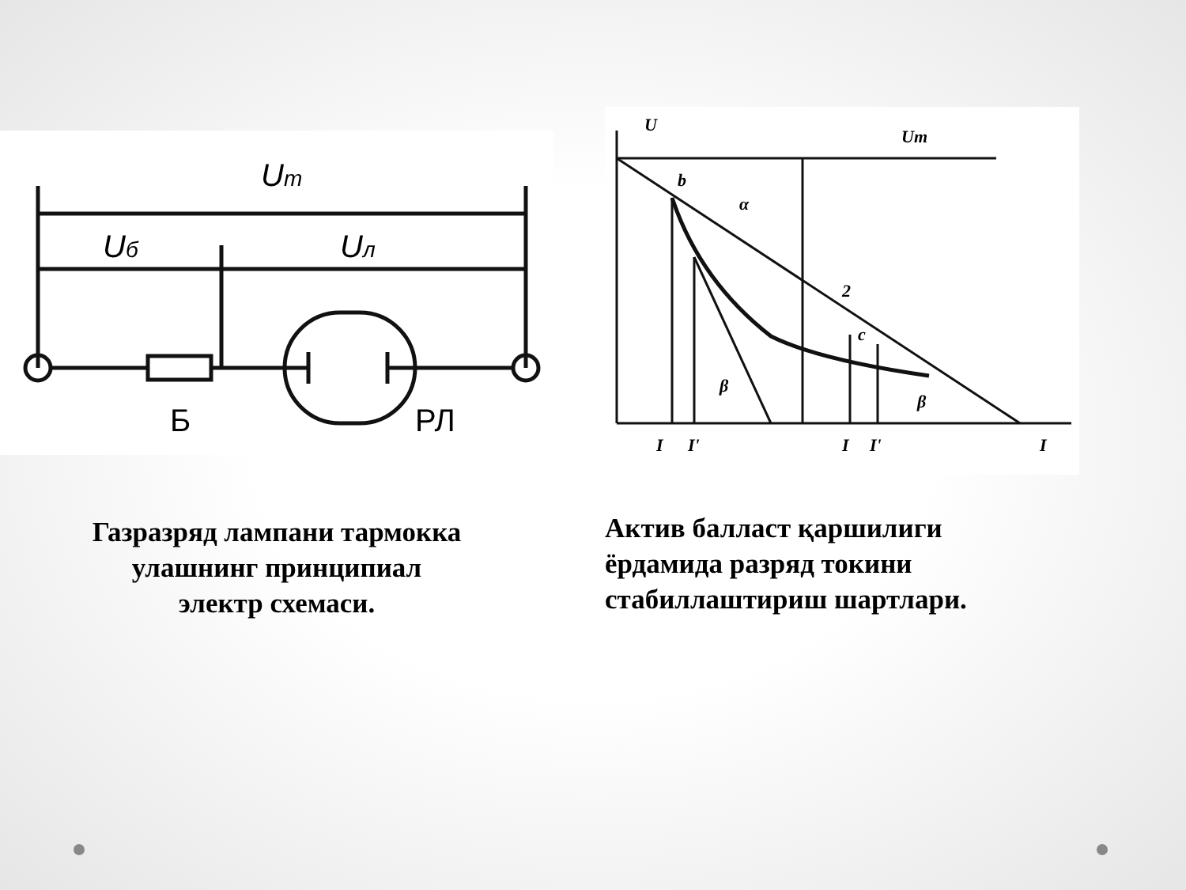Uт
Uб
Uл
Б
РЛ
Газразряд лампани тармокка
улашнинг принципиал
электр схемаси.
U
Uт
b
c
2
α
β
β
I
I'
I
I'
I
Актив балласт қаршилиги
ёрдамида разряд токини
стабиллаштириш шартлари.